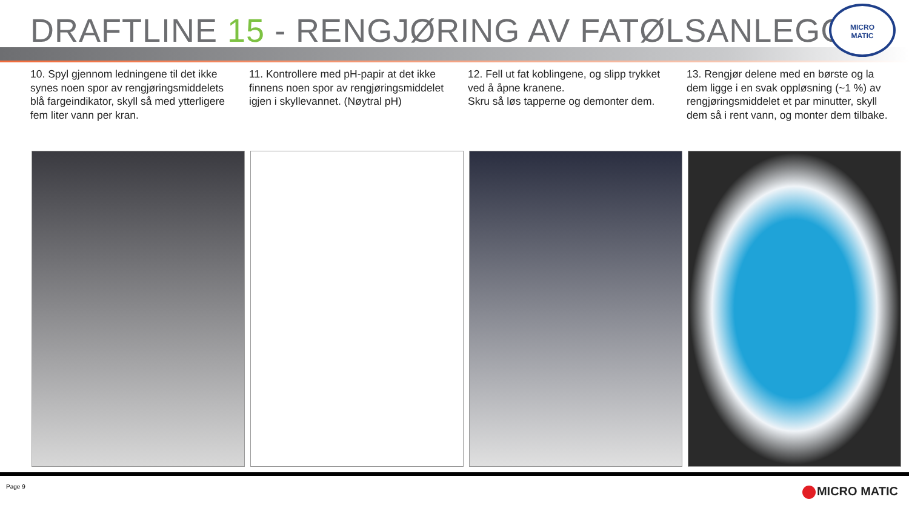DRAFTLINE 15 - RENGJØRING AV FATØLSANLEGG
MICRO
MATIC
10. Spyl gjennom ledningene til det ikke synes noen spor av rengjøringsmiddelets blå fargeindikator, skyll så med ytterligere fem liter vann per kran.
11. Kontrollere med pH-papir at det ikke finnens noen spor av rengjøringsmiddelet igjen i skyllevannet. (Nøytral pH)
12. Fell ut fat koblingene, og slipp trykket ved å åpne kranene.
Skru så løs tapperne og demonter dem.
13. Rengjør delene med en børste og la dem ligge i en svak oppløsning (~1 %) av rengjøringsmiddelet et par minutter, skyll dem så i rent vann, og monter dem tilbake.
Page 9 MICRO MATIC